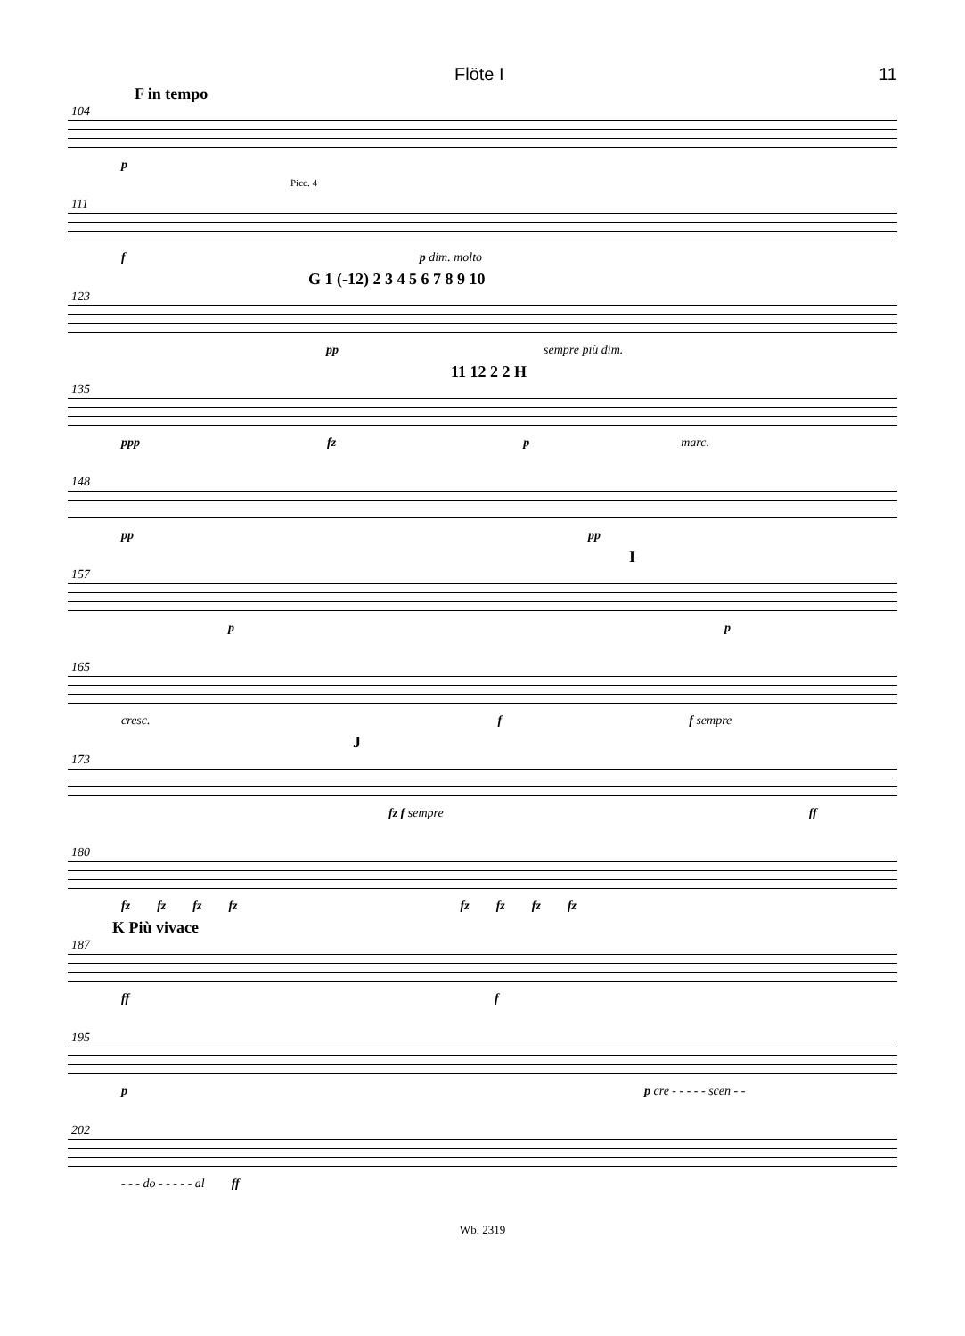Flöte I 11
F in tempo
104
p
111
Picc. 4
f p dim. molto
123
G 1 (-12) 2 3 4 5 6 7 8 9 10
pp sempre più dim.
135
11 12 2 2 H
ppp fz p marc.
148
pp pp
157
I
p p
165
cresc. f f sempre
173
J
fz f sempre ff
180
fz fz fz fz fz fz fz fz
187
K Più vivace
ff f
195
p p cre - - - - - scen - -
202
- - - do - - - - - al ff
Wb. 2319